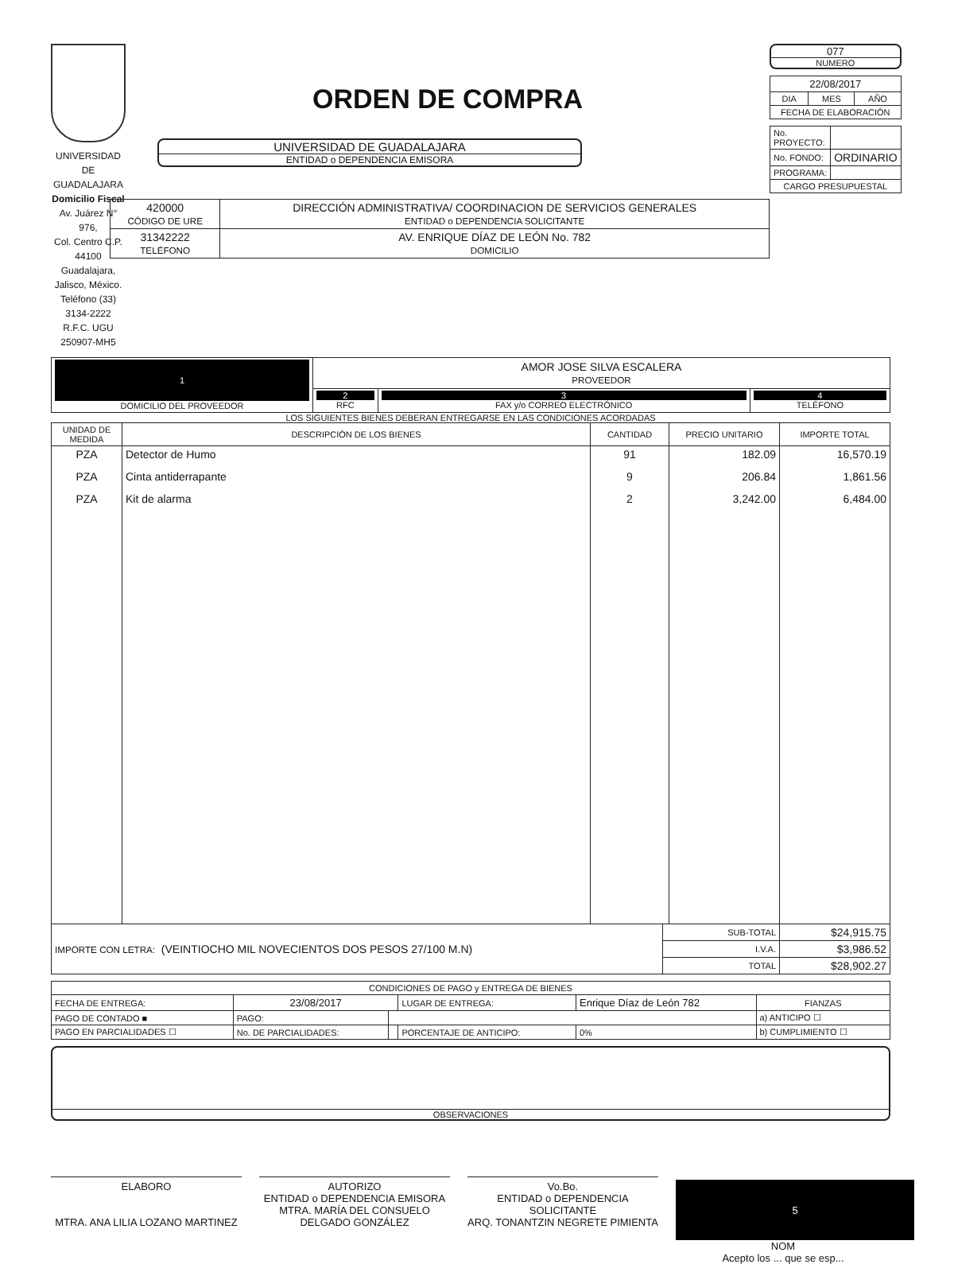UNIVERSIDAD DE GUADALAJARA
Domicilio Fiscal
Av. Juárez N° 976,
Col. Centro C.P. 44100
Guadalajara, Jalisco, México.
Teléfono (33) 3134-2222
R.F.C. UGU 250907-MH5
ORDEN DE COMPRA
UNIVERSIDAD DE GUADALAJARA
ENTIDAD o DEPENDENCIA EMISORA
| 420000 CÓDIGO DE URE | DIRECCIÓN ADMINISTRATIVA/ COORDINACION DE SERVICIOS GENERALES ENTIDAD o DEPENDENCIA SOLICITANTE |
| 31342222 TELÉFONO | AV. ENRIQUE DÍAZ DE LEÓN No. 782 DOMICILIO |
077
NUMERO
| 22/08/2017 | | |
| DIA | MES | AÑO |
| FECHA DE ELABORACIÓN | | |
| No. PROYECTO: | |
| No. FONDO: | ORDINARIO |
| PROGRAMA: | |
| CARGO PRESUPUESTAL | |
| 1 DOMICILIO DEL PROVEEDOR | AMOR JOSE SILVA ESCALERA PROVEEDOR | | |
| | 2 RFC | 3 FAX y/o CORREO ELECTRÓNICO | 4 TELÉFONO |
LOS SIGUIENTES BIENES DEBERAN ENTREGARSE EN LAS CONDICIONES ACORDADAS
| UNIDAD DE MEDIDA | DESCRIPCIÓN DE LOS BIENES | CANTIDAD | PRECIO UNITARIO | IMPORTE TOTAL |
| --- | --- | --- | --- | --- |
| PZA | Detector de Humo | 91 | 182.09 | 16,570.19 |
| PZA | Cinta antiderrapante | 9 | 206.84 | 1,861.56 |
| PZA | Kit de alarma | 2 | 3,242.00 | 6,484.00 |
| IMPORTE CON LETRA: (VEINTIOCHO MIL NOVECIENTOS DOS PESOS 27/100 M.N) | SUB-TOTAL | $24,915.75 |
| | I.V.A. | $3,986.52 |
| | TOTAL | $28,902.27 |
| CONDICIONES DE PAGO y ENTREGA DE BIENES | | | | | |
| FECHA DE ENTREGA: | 23/08/2017 | | LUGAR DE ENTREGA: | Enrique Díaz de León 782 | FIANZAS |
| PAGO DE CONTADO ■ | PAGO: | | | | a) ANTICIPO ☐ |
| PAGO EN PARCIALIDADES ☐ | No. DE PARCIALIDADES: | | PORCENTAJE DE ANTICIPO: | 0% | b) CUMPLIMIENTO ☐ |
OBSERVACIONES
ELABORO
MTRA. ANA LILIA LOZANO MARTINEZ
AUTORIZO
ENTIDAD o DEPENDENCIA EMISORA
MTRA. MARÍA DEL CONSUELO DELGADO GONZÁLEZ
Vo.Bo.
ENTIDAD o DEPENDENCIA SOLICITANTE
ARQ. TONANTZIN NEGRETE PIMIENTA
5
NOM
Acepto los ... que se esp...